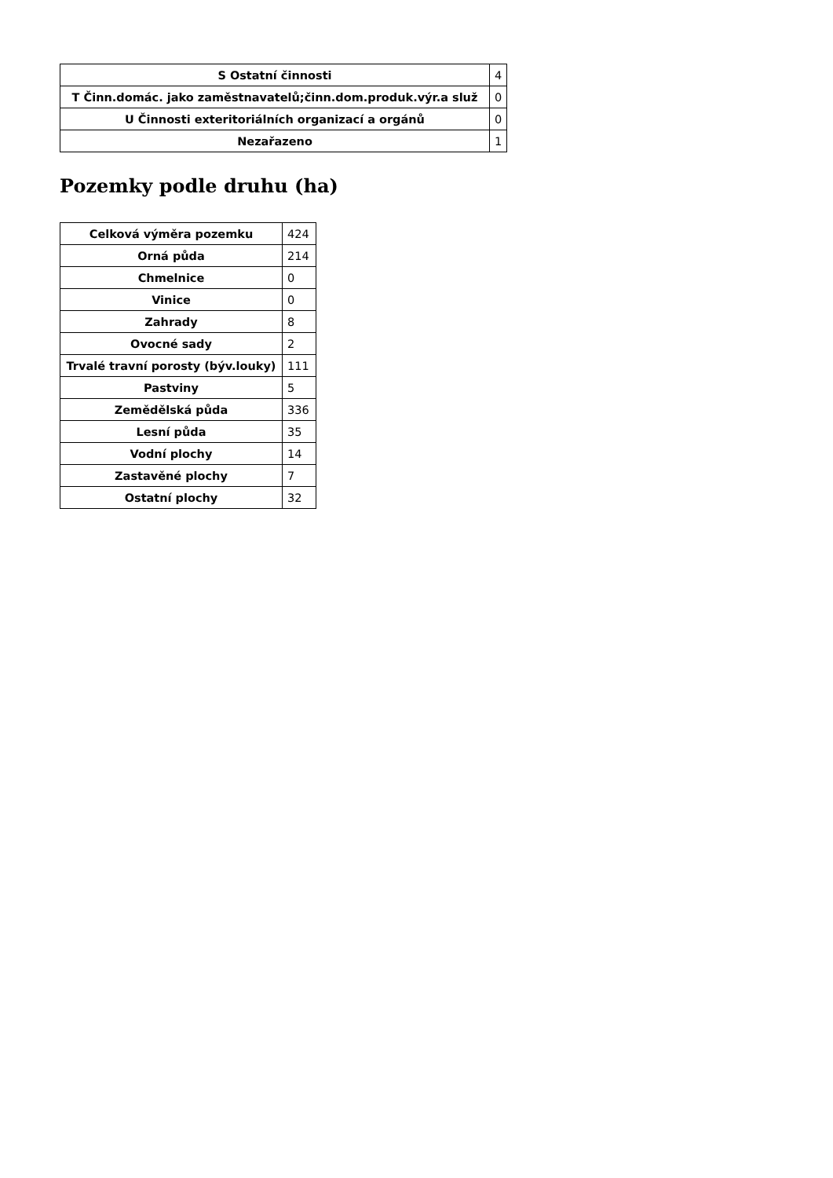| S Ostatní činnosti | 4 |
| T Činn.domác. jako zaměstnavatelů;činn.dom.produk.výr.a služ | 0 |
| U Činnosti exteritoriálních organizací a orgánů | 0 |
| Nezařazeno | 1 |
Pozemky podle druhu (ha)
| Celková výměra pozemku | 424 |
| Orná půda | 214 |
| Chmelnice | 0 |
| Vinice | 0 |
| Zahrady | 8 |
| Ovocné sady | 2 |
| Trvalé travní porosty (býv.louky) | 111 |
| Pastviny | 5 |
| Zemědělská půda | 336 |
| Lesní půda | 35 |
| Vodní plochy | 14 |
| Zastavěné plochy | 7 |
| Ostatní plochy | 32 |